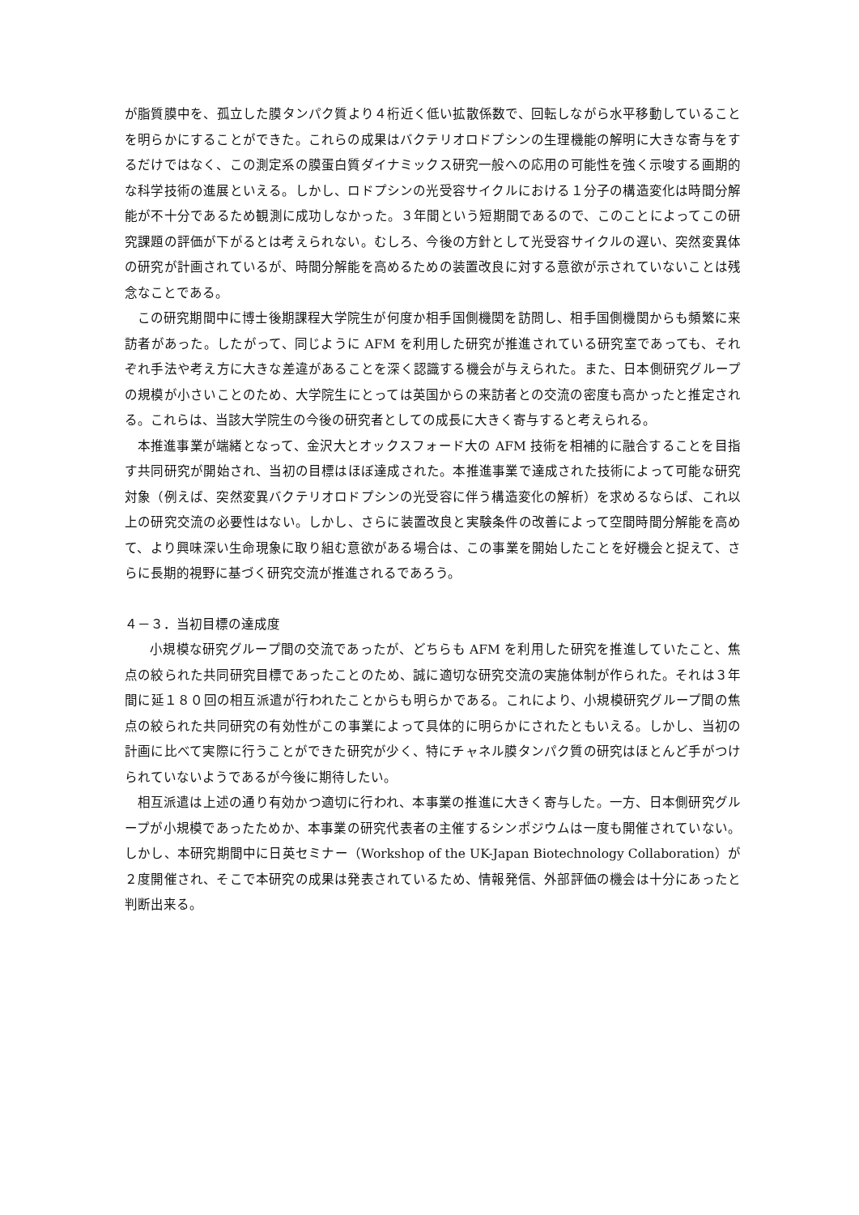が脂質膜中を、孤立した膜タンパク質より４桁近く低い拡散係数で、回転しながら水平移動していることを明らかにすることができた。これらの成果はバクテリオロドプシンの生理機能の解明に大きな寄与をするだけではなく、この測定系の膜蛋白質ダイナミックス研究一般への応用の可能性を強く示唆する画期的な科学技術の進展といえる。しかし、ロドプシンの光受容サイクルにおける１分子の構造変化は時間分解能が不十分であるため観測に成功しなかった。３年間という短期間であるので、このことによってこの研究課題の評価が下がるとは考えられない。むしろ、今後の方針として光受容サイクルの遅い、突然変異体の研究が計画されているが、時間分解能を高めるための装置改良に対する意欲が示されていないことは残念なことである。
この研究期間中に博士後期課程大学院生が何度か相手国側機関を訪問し、相手国側機関からも頻繁に来訪者があった。したがって、同じように AFM を利用した研究が推進されている研究室であっても、それぞれ手法や考え方に大きな差違があることを深く認識する機会が与えられた。また、日本側研究グループの規模が小さいことのため、大学院生にとっては英国からの来訪者との交流の密度も高かったと推定される。これらは、当該大学院生の今後の研究者としての成長に大きく寄与すると考えられる。
本推進事業が端緒となって、金沢大とオックスフォード大の AFM 技術を相補的に融合することを目指す共同研究が開始され、当初の目標はほぼ達成された。本推進事業で達成された技術によって可能な研究対象（例えば、突然変異バクテリオロドプシンの光受容に伴う構造変化の解析）を求めるならば、これ以上の研究交流の必要性はない。しかし、さらに装置改良と実験条件の改善によって空間時間分解能を高めて、より興味深い生命現象に取り組む意欲がある場合は、この事業を開始したことを好機会と捉えて、さらに長期的視野に基づく研究交流が推進されるであろう。
４－３．当初目標の達成度
小規模な研究グループ間の交流であったが、どちらも AFM を利用した研究を推進していたこと、焦点の絞られた共同研究目標であったことのため、誠に適切な研究交流の実施体制が作られた。それは３年間に延１８０回の相互派遣が行われたことからも明らかである。これにより、小規模研究グループ間の焦点の絞られた共同研究の有効性がこの事業によって具体的に明らかにされたともいえる。しかし、当初の計画に比べて実際に行うことができた研究が少く、特にチャネル膜タンパク質の研究はほとんど手がつけられていないようであるが今後に期待したい。
相互派遣は上述の通り有効かつ適切に行われ、本事業の推進に大きく寄与した。一方、日本側研究グループが小規模であったためか、本事業の研究代表者の主催するシンポジウムは一度も開催されていない。しかし、本研究期間中に日英セミナー（Workshop of the UK-Japan Biotechnology Collaboration）が２度開催され、そこで本研究の成果は発表されているため、情報発信、外部評価の機会は十分にあったと判断出来る。